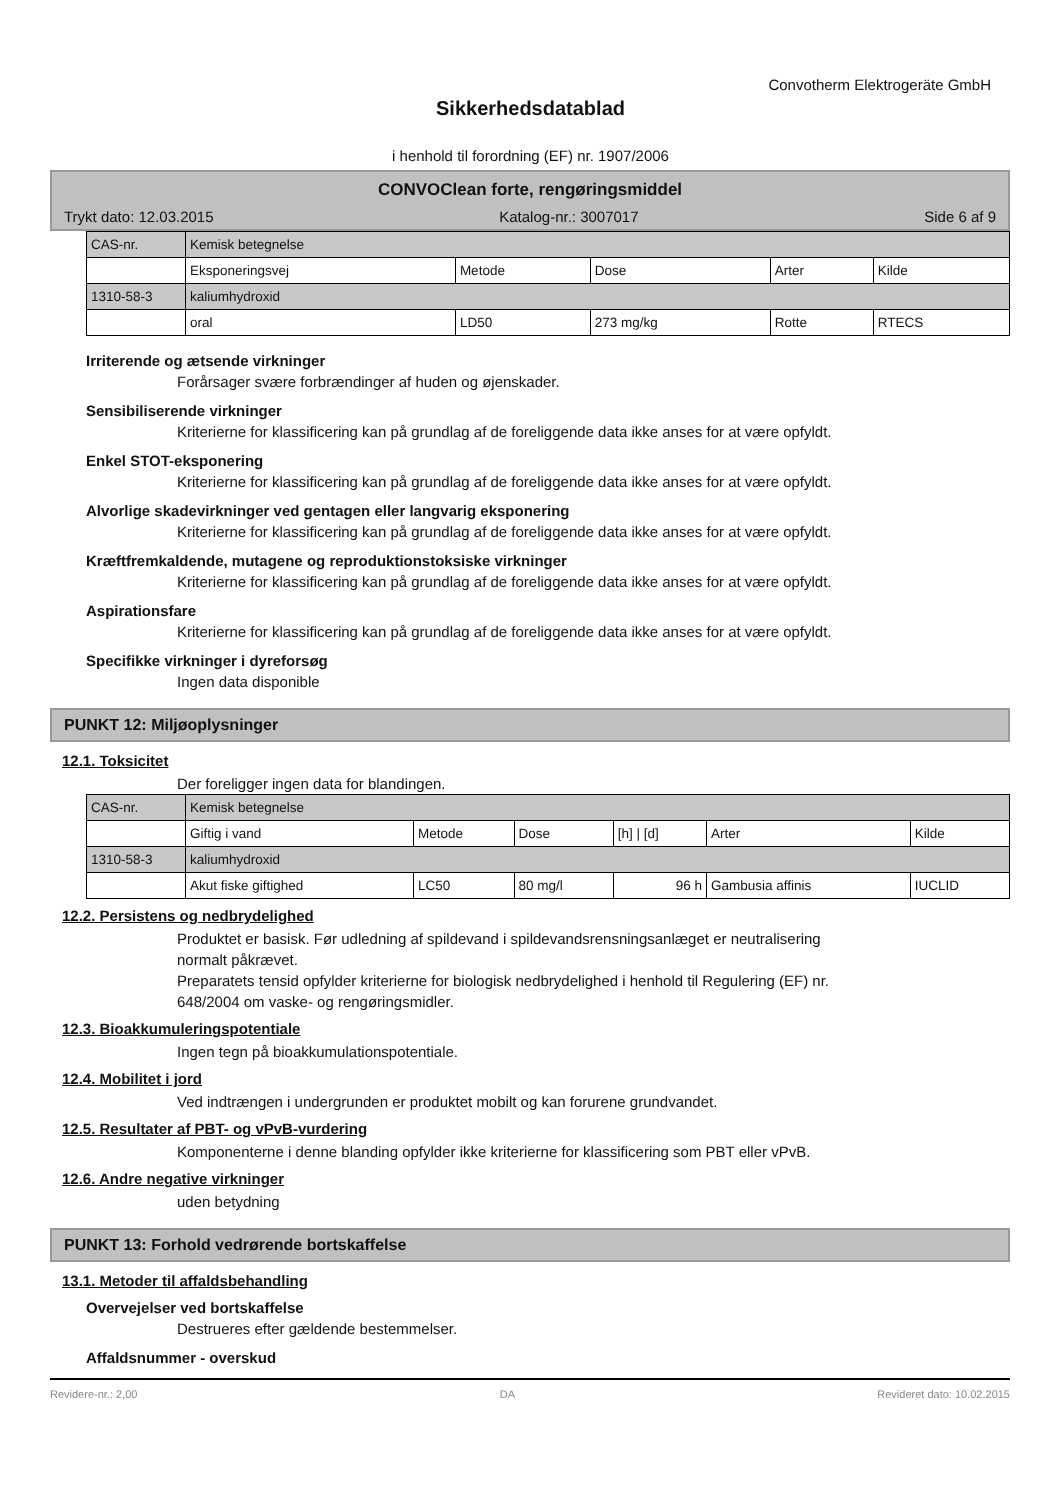Convotherm Elektrogeräte GmbH
Sikkerhedsdatablad
i henhold til forordning (EF) nr. 1907/2006
CONVOClean forte, rengøringsmiddel
Trykt dato: 12.03.2015 Katalog-nr.: 3007017 Side 6 af 9
| CAS-nr. | Kemisk betegnelse | | | | |
| | Eksponeringsvej | Metode | Dose | Arter | Kilde |
| 1310-58-3 | kaliumhydroxid | | | | |
| | oral | LD50 | 273 mg/kg | Rotte | RTECS |
Irriterende og ætsende virkninger
Forårsager svære forbrændinger af huden og øjenskader.
Sensibiliserende virkninger
Kriterierne for klassificering kan på grundlag af de foreliggende data ikke anses for at være opfyldt.
Enkel STOT-eksponering
Kriterierne for klassificering kan på grundlag af de foreliggende data ikke anses for at være opfyldt.
Alvorlige skadevirkninger ved gentagen eller langvarig eksponering
Kriterierne for klassificering kan på grundlag af de foreliggende data ikke anses for at være opfyldt.
Kræftfremkaldende, mutagene og reproduktionstoksiske virkninger
Kriterierne for klassificering kan på grundlag af de foreliggende data ikke anses for at være opfyldt.
Aspirationsfare
Kriterierne for klassificering kan på grundlag af de foreliggende data ikke anses for at være opfyldt.
Specifikke virkninger i dyreforsøg
Ingen data disponible
PUNKT 12: Miljøoplysninger
12.1. Toksicitet
Der foreligger ingen data for blandingen.
| CAS-nr. | Kemisk betegnelse | | | | | |
| | Giftig i vand | Metode | Dose | [h] / [d] | Arter | Kilde |
| 1310-58-3 | kaliumhydroxid | | | | | |
| | Akut fiske giftighed | LC50 | 80 mg/l | 96 h | Gambusia affinis | IUCLID |
12.2. Persistens og nedbrydelighed
Produktet er basisk. Før udledning af spildevand i spildevandsrensningsanlæget er neutralisering
normalt påkrævet.
Preparatets tensid opfylder kriterierne for biologisk nedbrydelighed i henhold til Regulering (EF) nr.
648/2004 om vaske- og rengøringsmidler.
12.3. Bioakkumuleringspotentiale
Ingen tegn på bioakkumulationspotentiale.
12.4. Mobilitet i jord
Ved indtrængen i undergrunden er produktet mobilt og kan forurene grundvandet.
12.5. Resultater af PBT- og vPvB-vurdering
Komponenterne i denne blanding opfylder ikke kriterierne for klassificering som PBT eller vPvB.
12.6. Andre negative virkninger
uden betydning
PUNKT 13: Forhold vedrørende bortskaffelse
13.1. Metoder til affaldsbehandling
Overvejelser ved bortskaffelse
Destrueres efter gældende bestemmelser.
Affaldsnummer - overskud
Revidere-nr.: 2,00 DA Revideret dato: 10.02.2015